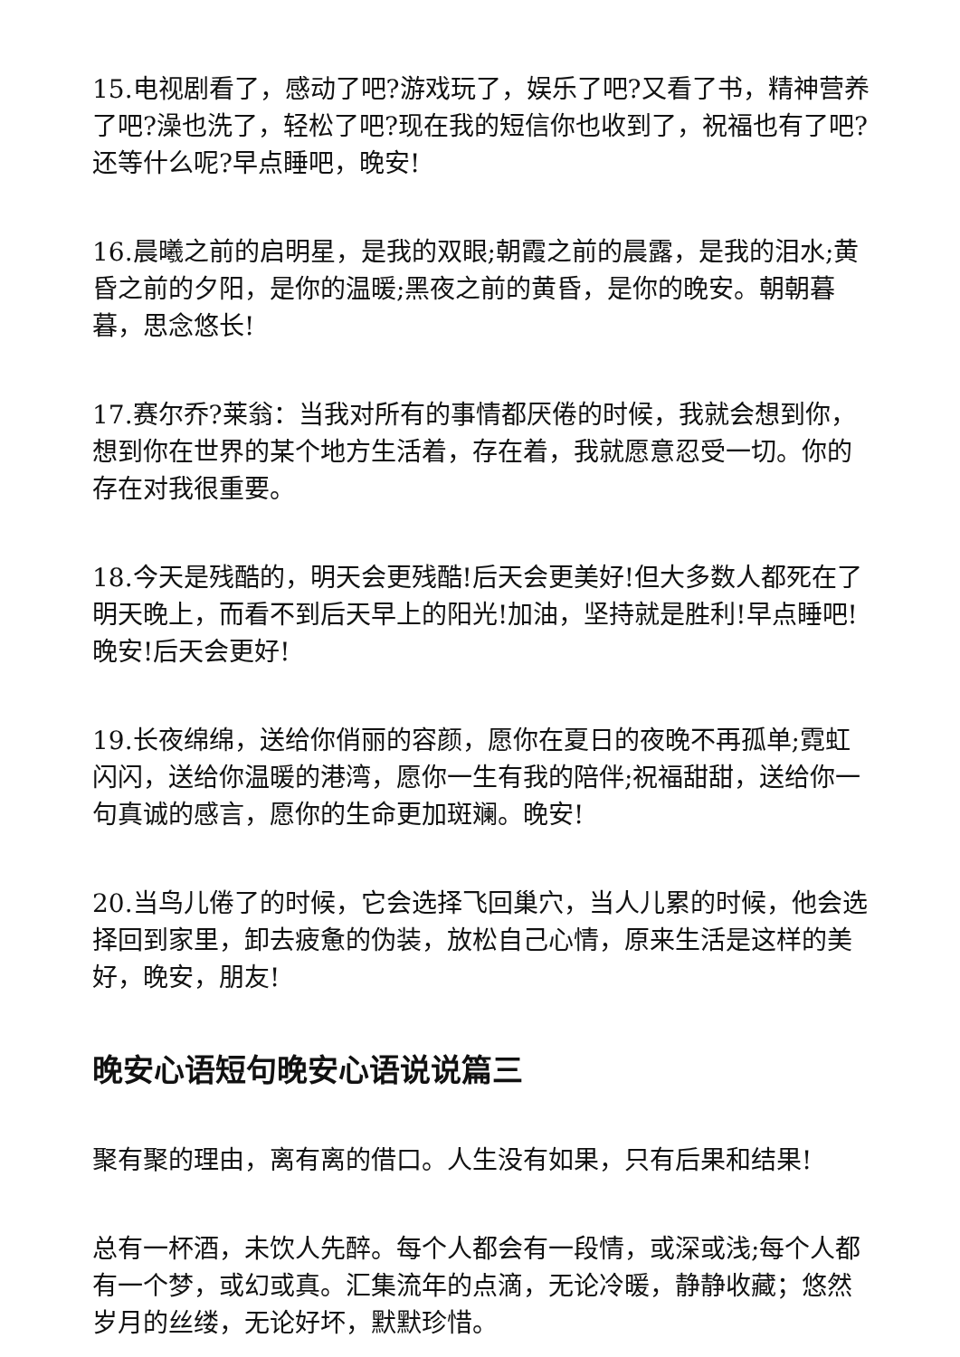15.电视剧看了，感动了吧?游戏玩了，娱乐了吧?又看了书，精神营养了吧?澡也洗了，轻松了吧?现在我的短信你也收到了，祝福也有了吧?还等什么呢?早点睡吧，晚安!
16.晨曦之前的启明星，是我的双眼;朝霞之前的晨露，是我的泪水;黄昏之前的夕阳，是你的温暖;黑夜之前的黄昏，是你的晚安。朝朝暮暮，思念悠长!
17.赛尔乔?莱翁：当我对所有的事情都厌倦的时候，我就会想到你，想到你在世界的某个地方生活着，存在着，我就愿意忍受一切。你的存在对我很重要。
18.今天是残酷的，明天会更残酷!后天会更美好!但大多数人都死在了明天晚上，而看不到后天早上的阳光!加油，坚持就是胜利!早点睡吧!晚安!后天会更好!
19.长夜绵绵，送给你俏丽的容颜，愿你在夏日的夜晚不再孤单;霓虹闪闪，送给你温暖的港湾，愿你一生有我的陪伴;祝福甜甜，送给你一句真诚的感言，愿你的生命更加斑斓。晚安!
20.当鸟儿倦了的时候，它会选择飞回巢穴，当人儿累的时候，他会选择回到家里，卸去疲惫的伪装，放松自己心情，原来生活是这样的美好，晚安，朋友!
晚安心语短句晚安心语说说篇三
聚有聚的理由，离有离的借口。人生没有如果，只有后果和结果!
总有一杯酒，未饮人先醉。每个人都会有一段情，或深或浅;每个人都有一个梦，或幻或真。汇集流年的点滴，无论冷暖，静静收藏；悠然岁月的丝缕，无论好坏，默默珍惜。